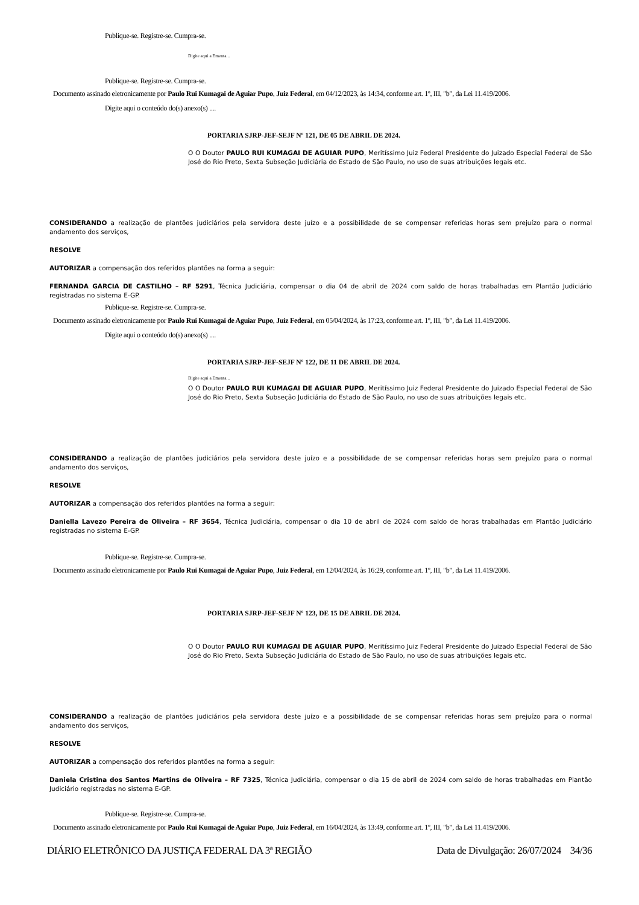Publique-se. Registre-se. Cumpra-se.
Digite aqui a Ementa...
Publique-se. Registre-se. Cumpra-se.
Documento assinado eletronicamente por Paulo Rui Kumagai de Aguiar Pupo, Juiz Federal, em 04/12/2023, às 14:34, conforme art. 1º, III, "b", da Lei 11.419/2006.
Digite aqui o conteúdo do(s) anexo(s) ....
PORTARIA SJRP-JEF-SEJF Nº 121, DE 05 DE ABRIL DE 2024.
O O Doutor PAULO RUI KUMAGAI DE AGUIAR PUPO, Meritíssimo Juiz Federal Presidente do Juizado Especial Federal de São José do Rio Preto, Sexta Subseção Judiciária do Estado de São Paulo, no uso de suas atribuições legais etc.
CONSIDERANDO a realização de plantões judiciários pela servidora deste juízo e a possibilidade de se compensar referidas horas sem prejuízo para o normal andamento dos serviços,
RESOLVE
AUTORIZAR a compensação dos referidos plantões na forma a seguir:
FERNANDA GARCIA DE CASTILHO – RF 5291, Técnica Judiciária, compensar o dia 04 de abril de 2024 com saldo de horas trabalhadas em Plantão Judiciário registradas no sistema E-GP.
Publique-se. Registre-se. Cumpra-se.
Documento assinado eletronicamente por Paulo Rui Kumagai de Aguiar Pupo, Juiz Federal, em 05/04/2024, às 17:23, conforme art. 1º, III, "b", da Lei 11.419/2006.
Digite aqui o conteúdo do(s) anexo(s) ....
PORTARIA SJRP-JEF-SEJF Nº 122, DE 11 DE ABRIL DE 2024.
Digite aqui a Ementa...
O O Doutor PAULO RUI KUMAGAI DE AGUIAR PUPO, Meritíssimo Juiz Federal Presidente do Juizado Especial Federal de São José do Rio Preto, Sexta Subseção Judiciária do Estado de São Paulo, no uso de suas atribuições legais etc.
CONSIDERANDO a realização de plantões judiciários pela servidora deste juízo e a possibilidade de se compensar referidas horas sem prejuízo para o normal andamento dos serviços,
RESOLVE
AUTORIZAR a compensação dos referidos plantões na forma a seguir:
Daniella Lavezo Pereira de Oliveira – RF 3654, Técnica Judiciária, compensar o dia 10 de abril de 2024 com saldo de horas trabalhadas em Plantão Judiciário registradas no sistema E-GP.
Publique-se. Registre-se. Cumpra-se.
Documento assinado eletronicamente por Paulo Rui Kumagai de Aguiar Pupo, Juiz Federal, em 12/04/2024, às 16:29, conforme art. 1º, III, "b", da Lei 11.419/2006.
PORTARIA SJRP-JEF-SEJF Nº 123, DE 15 DE ABRIL DE 2024.
O O Doutor PAULO RUI KUMAGAI DE AGUIAR PUPO, Meritíssimo Juiz Federal Presidente do Juizado Especial Federal de São José do Rio Preto, Sexta Subseção Judiciária do Estado de São Paulo, no uso de suas atribuições legais etc.
CONSIDERANDO a realização de plantões judiciários pela servidora deste juízo e a possibilidade de se compensar referidas horas sem prejuízo para o normal andamento dos serviços,
RESOLVE
AUTORIZAR a compensação dos referidos plantões na forma a seguir:
Daniela Cristina dos Santos Martins de Oliveira – RF 7325, Técnica Judiciária, compensar o dia 15 de abril de 2024 com saldo de horas trabalhadas em Plantão Judiciário registradas no sistema E-GP.
Publique-se. Registre-se. Cumpra-se.
Documento assinado eletronicamente por Paulo Rui Kumagai de Aguiar Pupo, Juiz Federal, em 16/04/2024, às 13:49, conforme art. 1º, III, "b", da Lei 11.419/2006.
DIÁRIO ELETRÔNICO DA JUSTIÇA FEDERAL DA 3ª REGIÃO Data de Divulgação: 26/07/2024 34/36